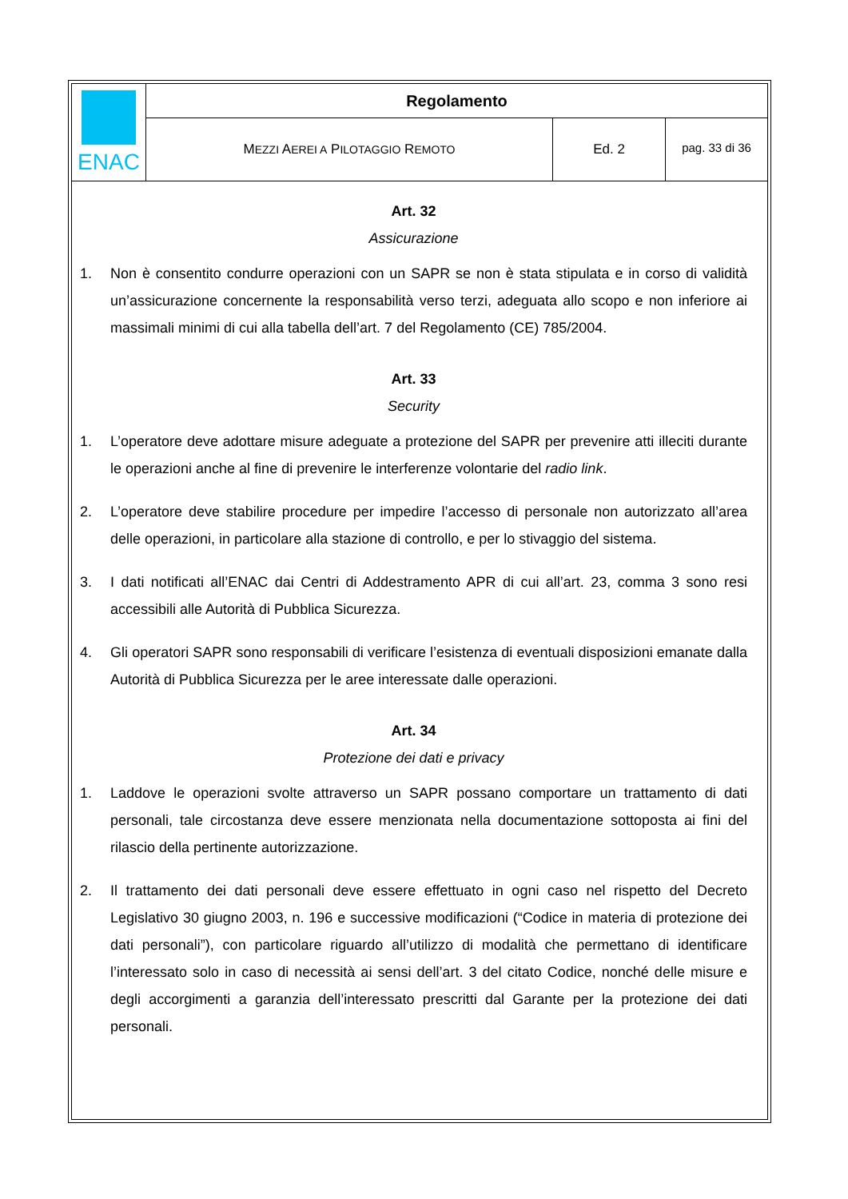| ENAC | Regolamento | | |
| | M EZZI A EREI A P ILOTAGGIO R EMOTO | Ed. 2 | pag. 33 di 36 |
Art. 32
Assicurazione
1. Non è consentito condurre operazioni con un SAPR se non è stata stipulata e in corso di validità un’assicurazione concernente la responsabilità verso terzi, adeguata allo scopo e non inferiore ai massimali minimi di cui alla tabella dell’art. 7 del Regolamento (CE) 785/2004.
Art. 33
Security
1. L’operatore deve adottare misure adeguate a protezione del SAPR per prevenire atti illeciti durante le operazioni anche al fine di prevenire le interferenze volontarie del radio link.
2. L’operatore deve stabilire procedure per impedire l’accesso di personale non autorizzato all’area delle operazioni, in particolare alla stazione di controllo, e per lo stivaggio del sistema.
3. I dati notificati all’ENAC dai Centri di Addestramento APR di cui all’art. 23, comma 3 sono resi accessibili alle Autorità di Pubblica Sicurezza.
4. Gli operatori SAPR sono responsabili di verificare l’esistenza di eventuali disposizioni emanate dalla Autorità di Pubblica Sicurezza per le aree interessate dalle operazioni.
Art. 34
Protezione dei dati e privacy
1. Laddove le operazioni svolte attraverso un SAPR possano comportare un trattamento di dati personali, tale circostanza deve essere menzionata nella documentazione sottoposta ai fini del rilascio della pertinente autorizzazione.
2. Il trattamento dei dati personali deve essere effettuato in ogni caso nel rispetto del Decreto Legislativo 30 giugno 2003, n. 196 e successive modificazioni (“Codice in materia di protezione dei dati personali”), con particolare riguardo all’utilizzo di modalità che permettano di identificare l’interessato solo in caso di necessità ai sensi dell’art. 3 del citato Codice, nonché delle misure e degli accorgimenti a garanzia dell’interessato prescritti dal Garante per la protezione dei dati personali.